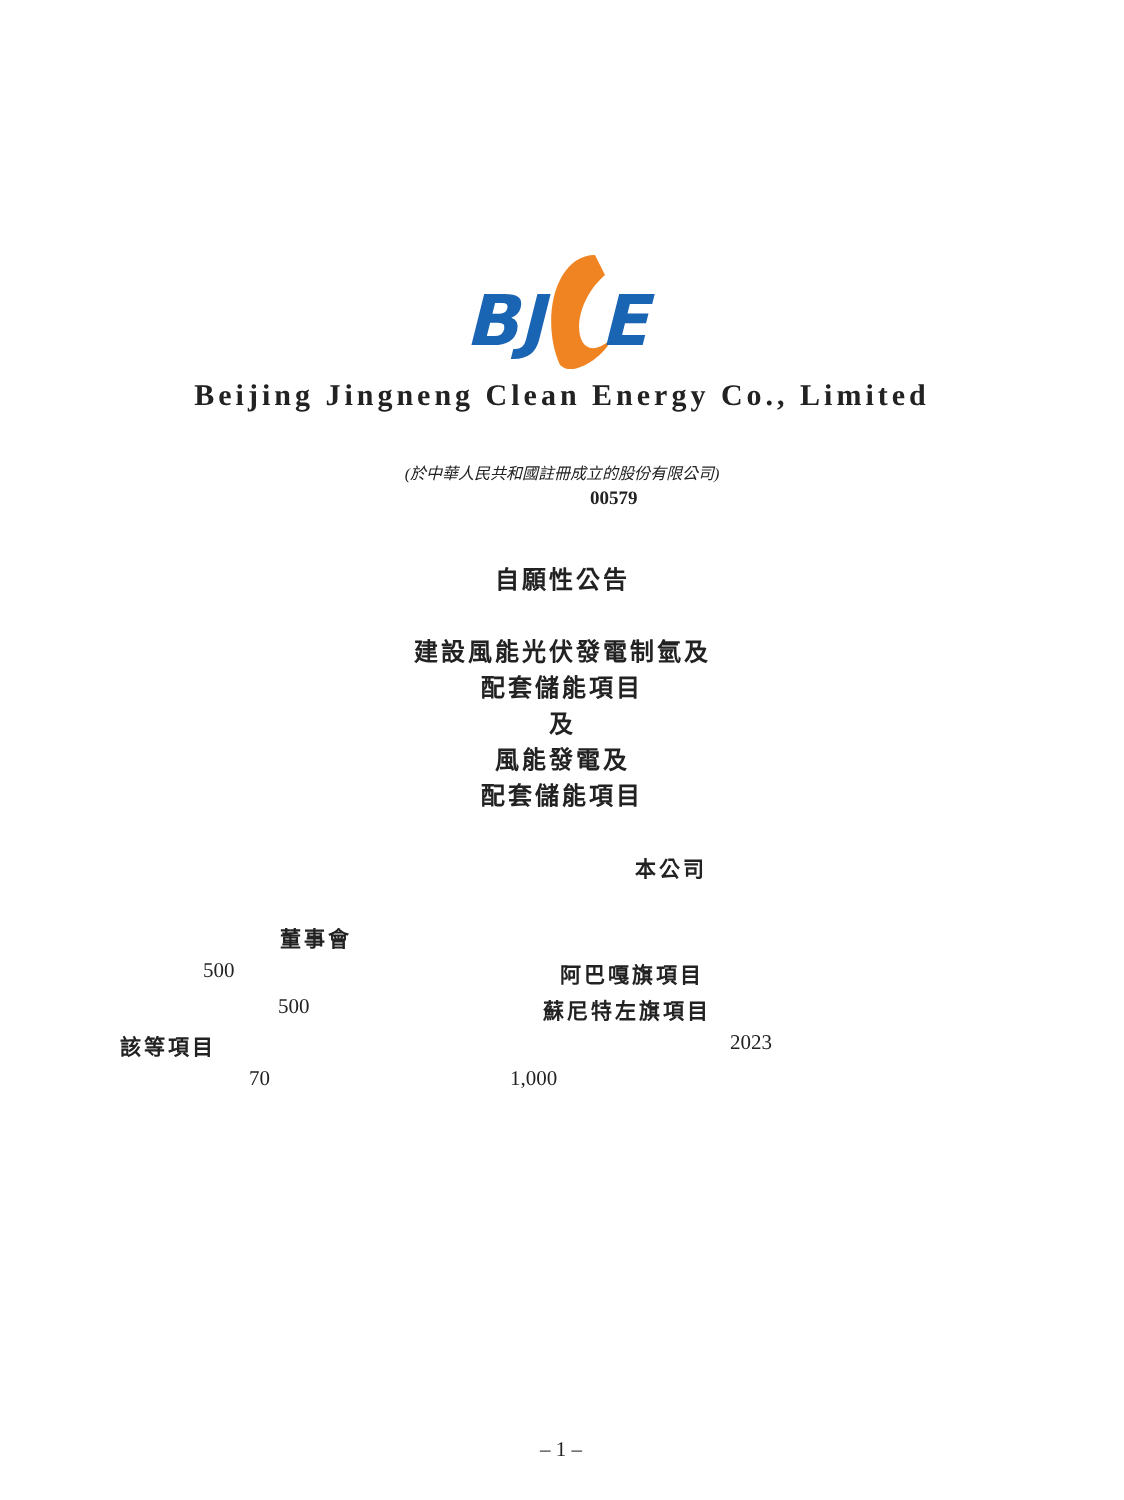BJ
E
Beijing Jingneng Clean Energy Co., Limited
(於中華人民共和國註冊成立的股份有限公司)
00579
自願性公告
建設風能光伏發電制氫及
配套儲能項目
及
風能發電及
配套儲能項目
本公司
董事會
500 阿巴嘎旗項目
500 蘇尼特左旗項目
該等項目 2023
70 1,000
– 1 –